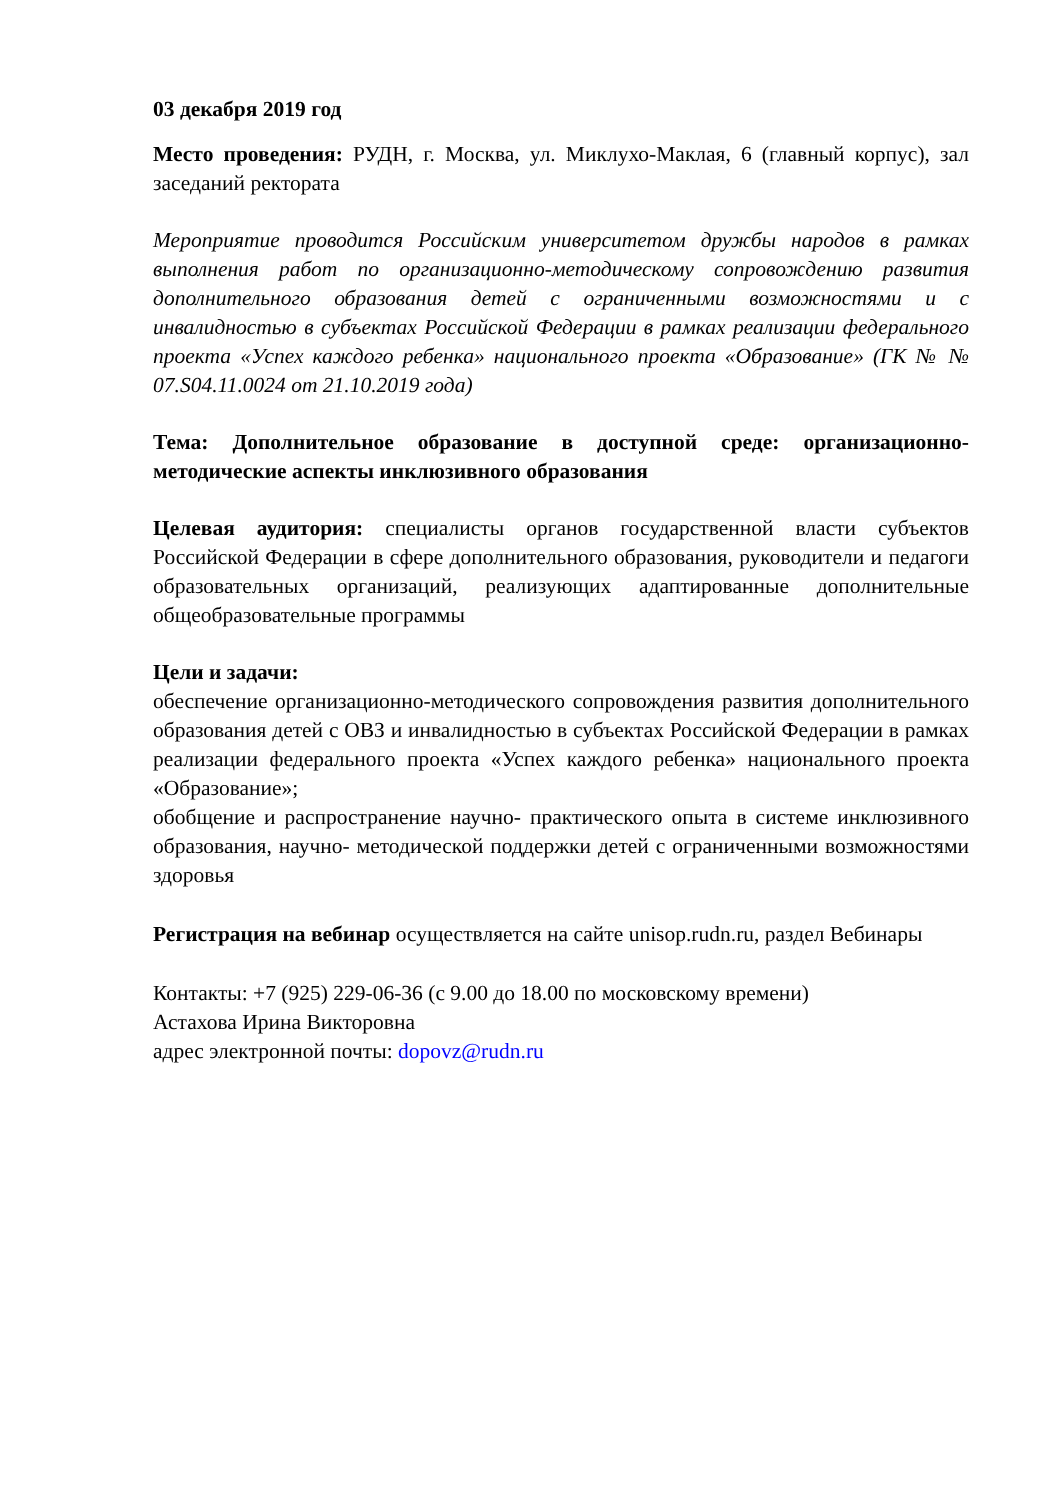03 декабря 2019 год
Место проведения: РУДН, г. Москва, ул. Миклухо-Маклая, 6 (главный корпус), зал заседаний ректората
Мероприятие проводится Российским университетом дружбы народов в рамках выполнения работ по организационно-методическому сопровождению развития дополнительного образования детей с ограниченными возможностями и с инвалидностью в субъектах Российской Федерации в рамках реализации федерального проекта «Успех каждого ребенка» национального проекта «Образование» (ГК № № 07.S04.11.0024 от 21.10.2019 года)
Тема: Дополнительное образование в доступной среде: организационно-методические аспекты инклюзивного образования
Целевая аудитория: специалисты органов государственной власти субъектов Российской Федерации в сфере дополнительного образования, руководители и педагоги образовательных организаций, реализующих адаптированные дополнительные общеобразовательные программы
Цели и задачи:
обеспечение организационно-методического сопровождения развития дополнительного образования детей с ОВЗ и инвалидностью в субъектах Российской Федерации в рамках реализации федерального проекта «Успех каждого ребенка» национального проекта «Образование»;
обобщение и распространение научно- практического опыта в системе инклюзивного образования, научно- методической поддержки детей с ограниченными возможностями здоровья
Регистрация на вебинар осуществляется на сайте unisop.rudn.ru, раздел Вебинары
Контакты: +7 (925) 229-06-36 (с 9.00 до 18.00 по московскому времени)
Астахова Ирина Викторовна
адрес электронной почты: dopovz@rudn.ru